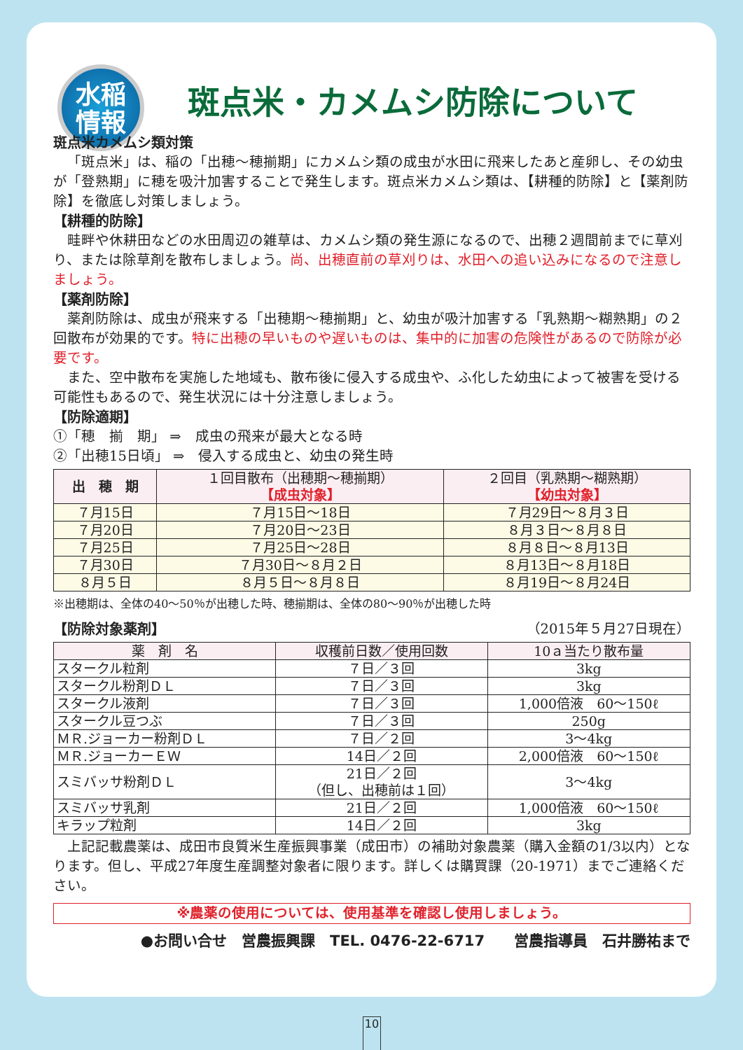水稲
情報
斑点米・カメムシ防除について
斑点米カメムシ類対策
「斑点米」は、稲の「出穂～穂揃期」にカメムシ類の成虫が水田に飛来したあと産卵し、その幼虫が「登熟期」に穂を吸汁加害することで発生します。斑点米カメムシ類は、【耕種的防除】と【薬剤防除】を徹底し対策しましょう。
【耕種的防除】
畦畔や休耕田などの水田周辺の雑草は、カメムシ類の発生源になるので、出穂２週間前までに草刈り、または除草剤を散布しましょう。尚、出穂直前の草刈りは、水田への追い込みになるので注意しましょう。
【薬剤防除】
薬剤防除は、成虫が飛来する「出穂期～穂揃期」と、幼虫が吸汁加害する「乳熟期～糊熟期」の２回散布が効果的です。特に出穂の早いものや遅いものは、集中的に加害の危険性があるので防除が必要です。
また、空中散布を実施した地域も、散布後に侵入する成虫や、ふ化した幼虫によって被害を受ける可能性もあるので、発生状況には十分注意しましょう。
【防除適期】
①「穂　揃　期」 ⇒　成虫の飛来が最大となる時
②「出穂15日頃」 ⇒　侵入する成虫と、幼虫の発生時
| 出 穂 期 | １回目散布（出穂期～穂揃期） 【成虫対象】 | ２回目（乳熟期～糊熟期） 【幼虫対象】 |
| --- | --- | --- |
| ７月15日 | ７月15日～18日 | ７月29日～８月３日 |
| ７月20日 | ７月20日～23日 | ８月３日～８月８日 |
| ７月25日 | ７月25日～28日 | ８月８日～８月13日 |
| ７月30日 | ７月30日～８月２日 | ８月13日～８月18日 |
| ８月５日 | ８月５日～８月８日 | ８月19日～８月24日 |
※出穂期は、全体の40～50％が出穂した時、穂揃期は、全体の80～90％が出穂した時
【防除対象薬剤】 （2015年５月27日現在）
| 薬 剤 名 | 収穫前日数／使用回数 | 10ａ当たり散布量 |
| --- | --- | --- |
| スタークル粒剤 | ７日／３回 | 3kg |
| スタークル粉剤ＤＬ | ７日／３回 | 3kg |
| スタークル液剤 | ７日／３回 | 1,000倍液 60～150ℓ |
| スタークル豆つぶ | ７日／３回 | 250g |
| ＭＲ.ジョーカー粉剤ＤＬ | ７日／２回 | 3～4kg |
| ＭＲ.ジョーカーＥＷ | 14日／２回 | 2,000倍液 60～150ℓ |
| スミバッサ粉剤ＤＬ | 21日／２回 （但し、出穂前は１回） | 3～4kg |
| スミバッサ乳剤 | 21日／２回 | 1,000倍液 60～150ℓ |
| キラップ粒剤 | 14日／２回 | 3kg |
上記記載農薬は、成田市良質米生産振興事業（成田市）の補助対象農薬（購入金額の1/3以内）となります。但し、平成27年度生産調整対象者に限ります。詳しくは購買課（20-1971）までご連絡ください。
※農薬の使用については、使用基準を確認し使用しましょう。
●お問い合せ　営農振興課　TEL. 0476-22-6717　　営農指導員　石井勝祐まで
10